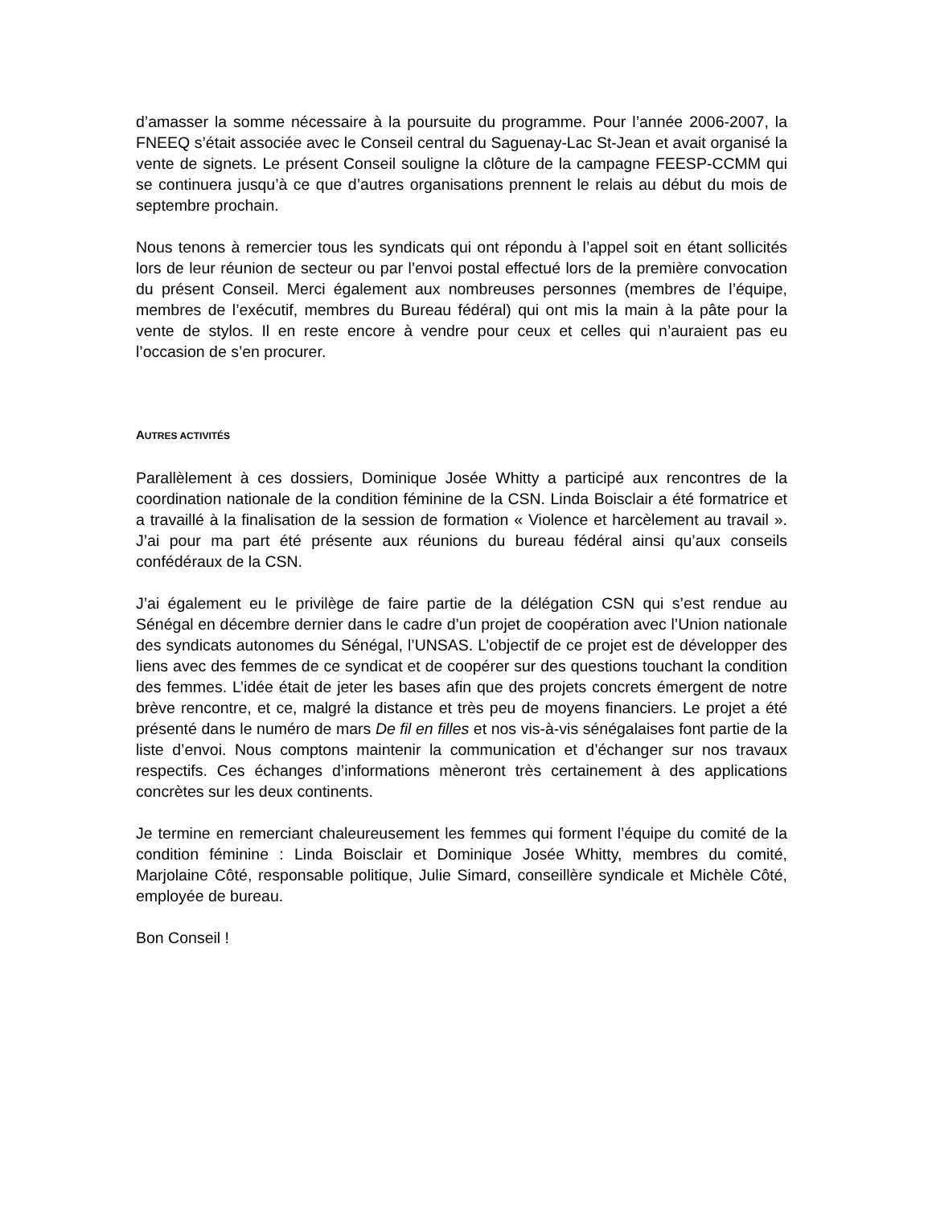d’amasser la somme nécessaire à la poursuite du programme. Pour l’année 2006-2007, la FNEEQ s’était associée avec le Conseil central du Saguenay-Lac St-Jean et avait organisé la vente de signets. Le présent Conseil souligne la clôture de la campagne FEESP-CCMM qui se continuera jusqu’à ce que d’autres organisations prennent le relais au début du mois de septembre prochain.
Nous tenons à remercier tous les syndicats qui ont répondu à l’appel soit en étant sollicités lors de leur réunion de secteur ou par l’envoi postal effectué lors de la première convocation du présent Conseil. Merci également aux nombreuses personnes (membres de l’équipe, membres de l’exécutif, membres du Bureau fédéral) qui ont mis la main à la pâte pour la vente de stylos. Il en reste encore à vendre pour ceux et celles qui n’auraient pas eu l’occasion de s’en procurer.
AUTRES ACTIVITÉS
Parallèlement à ces dossiers, Dominique Josée Whitty a participé aux rencontres de la coordination nationale de la condition féminine de la CSN. Linda Boisclair a été formatrice et a travaillé à la finalisation de la session de formation « Violence et harcèlement au travail ». J’ai pour ma part été présente aux réunions du bureau fédéral ainsi qu’aux conseils confédéraux de la CSN.
J’ai également eu le privilège de faire partie de la délégation CSN qui s’est rendue au Sénégal en décembre dernier dans le cadre d’un projet de coopération avec l’Union nationale des syndicats autonomes du Sénégal, l’UNSAS. L’objectif de ce projet est de développer des liens avec des femmes de ce syndicat et de coopérer sur des questions touchant la condition des femmes. L’idée était de jeter les bases afin que des projets concrets émergent de notre brève rencontre, et ce, malgré la distance et très peu de moyens financiers. Le projet a été présenté dans le numéro de mars De fil en filles et nos vis-à-vis sénégalaises font partie de la liste d’envoi. Nous comptons maintenir la communication et d’échanger sur nos travaux respectifs. Ces échanges d’informations mèneront très certainement à des applications concrètes sur les deux continents.
Je termine en remerciant chaleureusement les femmes qui forment l’équipe du comité de la condition féminine : Linda Boisclair et Dominique Josée Whitty, membres du comité, Marjolaine Côté, responsable politique, Julie Simard, conseillère syndicale et Michèle Côté, employée de bureau.
Bon Conseil !